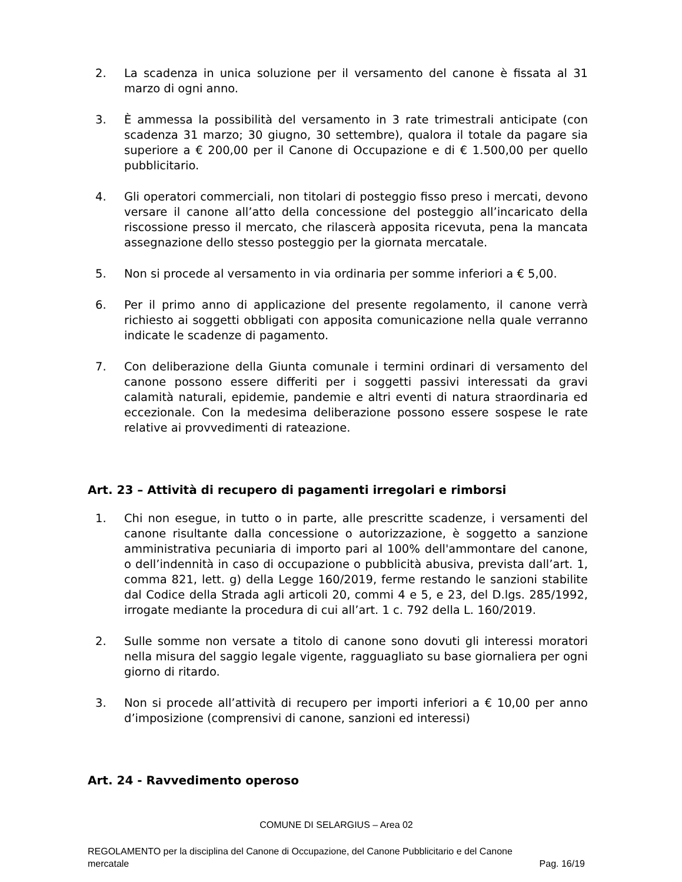2. La scadenza in unica soluzione per il versamento del canone è fissata al 31 marzo di ogni anno.
3. È ammessa la possibilità del versamento in 3 rate trimestrali anticipate (con scadenza 31 marzo; 30 giugno, 30 settembre), qualora il totale da pagare sia superiore a € 200,00 per il Canone di Occupazione e di € 1.500,00 per quello pubblicitario.
4. Gli operatori commerciali, non titolari di posteggio fisso preso i mercati, devono versare il canone all’atto della concessione del posteggio all’incaricato della riscossione presso il mercato, che rilascerà apposita ricevuta, pena la mancata assegnazione dello stesso posteggio per la giornata mercatale.
5. Non si procede al versamento in via ordinaria per somme inferiori a € 5,00.
6. Per il primo anno di applicazione del presente regolamento, il canone verrà richiesto ai soggetti obbligati con apposita comunicazione nella quale verranno indicate le scadenze di pagamento.
7. Con deliberazione della Giunta comunale i termini ordinari di versamento del canone possono essere differiti per i soggetti passivi interessati da gravi calamità naturali, epidemie, pandemie e altri eventi di natura straordinaria ed eccezionale. Con la medesima deliberazione possono essere sospese le rate relative ai provvedimenti di rateazione.
Art. 23 – Attività di recupero di pagamenti irregolari e rimborsi
1. Chi non esegue, in tutto o in parte, alle prescritte scadenze, i versamenti del canone risultante dalla concessione o autorizzazione, è soggetto a sanzione amministrativa pecuniaria di importo pari al 100% dell'ammontare del canone, o dell’indennità in caso di occupazione o pubblicità abusiva, prevista dall’art. 1, comma 821, lett. g) della Legge 160/2019, ferme restando le sanzioni stabilite dal Codice della Strada agli articoli 20, commi 4 e 5, e 23, del D.lgs. 285/1992, irrogate mediante la procedura di cui all’art. 1 c. 792 della L. 160/2019.
2. Sulle somme non versate a titolo di canone sono dovuti gli interessi moratori nella misura del saggio legale vigente, ragguagliato su base giornaliera per ogni giorno di ritardo.
3. Non si procede all’attività di recupero per importi inferiori a € 10,00 per anno d’imposizione (comprensivi di canone, sanzioni ed interessi)
Art. 24 - Ravvedimento operoso
COMUNE DI SELARGIUS – Area 02
REGOLAMENTO per la disciplina del Canone di Occupazione, del Canone Pubblicitario e del Canone
mercatale Pag. 16/19